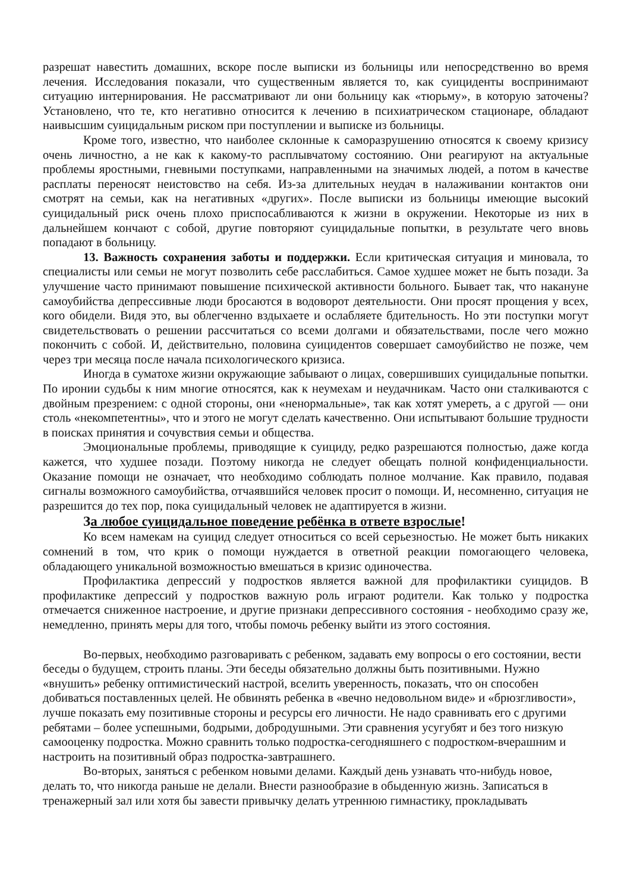разрешат навестить домашних, вскоре после выписки из больницы или непосредственно во время лечения. Исследования показали, что существенным является то, как суициденты воспринимают ситуацию интернирования. Не рассматривают ли они больницу как «тюрьму», в которую заточены? Установлено, что те, кто негативно относится к лечению в психиатрическом стационаре, обладают наивысшим суицидальным риском при поступлении и выписке из больницы.
Кроме того, известно, что наиболее склонные к саморазрушению относятся к своему кризису очень личностно, а не как к какому-то расплывчатому состоянию. Они реагируют на актуальные проблемы яростными, гневными поступками, направленными на значимых людей, а потом в качестве расплаты переносят неистовство на себя. Из-за длительных неудач в налаживании контактов они смотрят на семьи, как на негативных «других». После выписки из больницы имеющие высокий суицидальный риск очень плохо приспосабливаются к жизни в окружении. Некоторые из них в дальнейшем кончают с собой, другие повторяют суицидальные попытки, в результате чего вновь попадают в больницу.
13. Важность сохранения заботы и поддержки. Если критическая ситуация и миновала, то специалисты или семьи не могут позволить себе расслабиться. Самое худшее может не быть позади. За улучшение часто принимают повышение психической активности больного. Бывает так, что накануне самоубийства депрессивные люди бросаются в водоворот деятельности. Они просят прощения у всех, кого обидели. Видя это, вы облегченно вздыхаете и ослабляете бдительность. Но эти поступки могут свидетельствовать о решении рассчитаться со всеми долгами и обязательствами, после чего можно покончить с собой. И, действительно, половина суицидентов совершает самоубийство не позже, чем через три месяца после начала психологического кризиса.
Иногда в суматохе жизни окружающие забывают о лицах, совершивших суицидальные попытки. По иронии судьбы к ним многие относятся, как к неумехам и неудачникам. Часто они сталкиваются с двойным презрением: с одной стороны, они «ненормальные», так как хотят умереть, а с другой — они столь «некомпетентны», что и этого не могут сделать качественно. Они испытывают большие трудности в поисках принятия и сочувствия семьи и общества.
Эмоциональные проблемы, приводящие к суициду, редко разрешаются полностью, даже когда кажется, что худшее позади. Поэтому никогда не следует обещать полной конфиденциальности. Оказание помощи не означает, что необходимо соблюдать полное молчание. Как правило, подавая сигналы возможного самоубийства, отчаявшийся человек просит о помощи. И, несомненно, ситуация не разрешится до тех пор, пока суицидальный человек не адаптируется в жизни.
За любое суицидальное поведение ребёнка в ответе взрослые!
Ко всем намекам на суицид следует относиться со всей серьезностью. Не может быть никаких сомнений в том, что крик о помощи нуждается в ответной реакции помогающего человека, обладающего уникальной возможностью вмешаться в кризис одиночества.
Профилактика депрессий у подростков является важной для профилактики суицидов. В профилактике депрессий у подростков важную роль играют родители. Как только у подростка отмечается сниженное настроение, и другие признаки депрессивного состояния - необходимо сразу же, немедленно, принять меры для того, чтобы помочь ребенку выйти из этого состояния.
Во-первых, необходимо разговаривать с ребенком, задавать ему вопросы о его состоянии, вести беседы о будущем, строить планы. Эти беседы обязательно должны быть позитивными. Нужно «внушить» ребенку оптимистический настрой, вселить уверенность, показать, что он способен добиваться поставленных целей. Не обвинять ребенка в «вечно недовольном виде» и «брюзгливости», лучше показать ему позитивные стороны и ресурсы его личности. Не надо сравнивать его с другими ребятами – более успешными, бодрыми, добродушными. Эти сравнения усугубят и без того низкую самооценку подростка. Можно сравнить только подростка-сегодняшнего с подростком-вчерашним и настроить на позитивный образ подростка-завтрашнего.
Во-вторых, заняться с ребенком новыми делами. Каждый день узнавать что-нибудь новое, делать то, что никогда раньше не делали. Внести разнообразие в обыденную жизнь. Записаться в тренажерный зал или хотя бы завести привычку делать утреннюю гимнастику, прокладывать